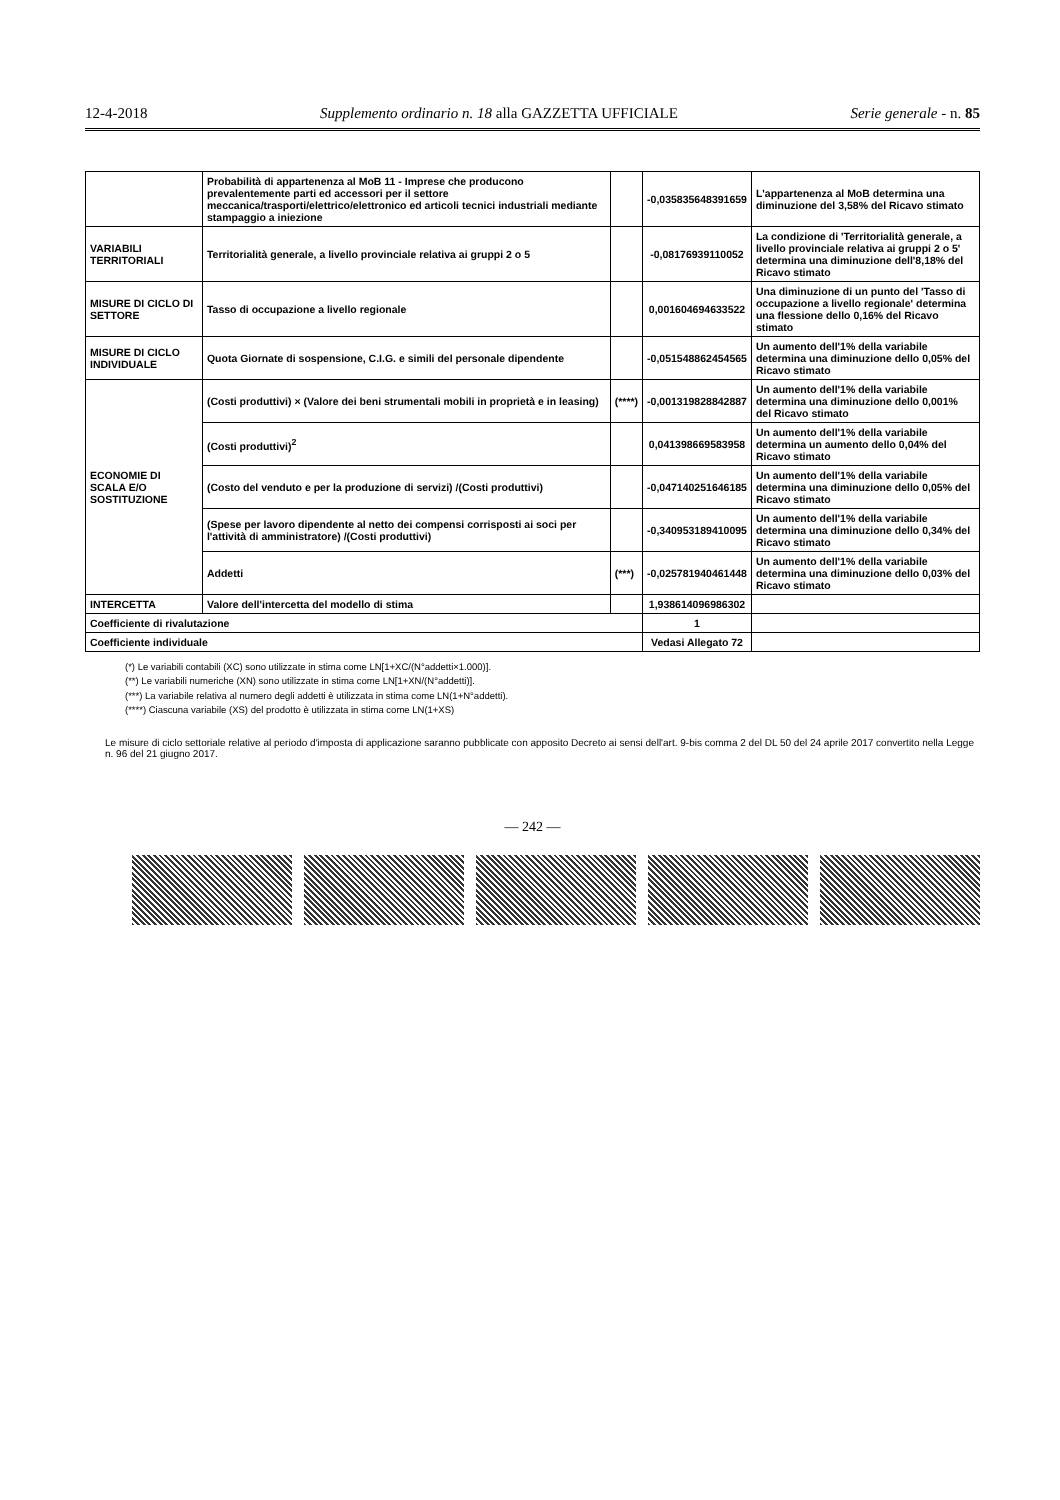12-4-2018 Supplemento ordinario n. 18 alla GAZZETTA UFFICIALE Serie generale - n. 85
| | Probabilità di appartenenza al MoB 11 - Imprese che producono prevalentemente parti ed accessori per il settore meccanica/trasporti/elettrico/elettronico ed articoli tecnici industriali mediante stampaggio a iniezione | | -0,0358356483916​59 | L'appartenenza al MoB determina una diminuzione del 3,58% del Ricavo stimato |
| VARIABILI TERRITORIALI | Territorialità generale, a livello provinciale relativa ai gruppi 2 o 5 | | -0,08176939110052 | La condizione di 'Territorialità generale, a livello provinciale relativa ai gruppi 2 o 5' determina una diminuzione dell'8,18% del Ricavo stimato |
| MISURE DI CICLO DI SETTORE | Tasso di occupazione a livello regionale | | 0,00160469463​3522 | Una diminuzione di un punto del 'Tasso di occupazione a livello regionale' determina una flessione dello 0,16% del Ricavo stimato |
| MISURE DI CICLO INDIVIDUALE | Quota Giornate di sospensione, C.I.G. e simili del personale dipendente | | -0,05154886245​4565 | Un aumento dell'1% della variabile determina una diminuzione dello 0,05% del Ricavo stimato |
| ECONOMIE DI SCALA E/O SOSTITUZIONE | (Costi produttivi) × (Valore dei beni strumentali mobili in proprietà e in leasing) | (****) | -0,0013198288428​87 | Un aumento dell'1% della variabile determina una diminuzione dello 0,001% del Ricavo stimato |
| | (Costi produttivi)<sup>2</sup> | | 0,04139866958​3958 | Un aumento dell'1% della variabile determina un aumento dello 0,04% del Ricavo stimato |
| | (Costo del venduto e per la produzione di servizi) /(Costi produttivi) | | -0,04714025164​6185 | Un aumento dell'1% della variabile determina una diminuzione dello 0,05% del Ricavo stimato |
| | (Spese per lavoro dipendente al netto dei compensi corrisposti ai soci per l'attività di amministratore) /(Costi produttivi) | | -0,34095318941​0095 | Un aumento dell'1% della variabile determina una diminuzione dello 0,34% del Ricavo stimato |
| | Addetti | (***) | -0,02578194046​1448 | Un aumento dell'1% della variabile determina una diminuzione dello 0,03% del Ricavo stimato |
| INTERCETTA | Valore dell'intercetta del modello di stima | | 1,93861409698​6302 | |
| Coefficiente di rivalutazione | | | 1 | |
| Coefficiente individuale | | | Vedasi Allegato 72 | |
(*) Le variabili contabili (XC) sono utilizzate in stima come LN[1+XC/(N°addetti×1.000)].
(**) Le variabili numeriche (XN) sono utilizzate in stima come LN[1+XN/(N°addetti)].
(***) La variabile relativa al numero degli addetti è utilizzata in stima come LN(1+N°addetti).
(****) Ciascuna variabile (XS) del prodotto è utilizzata in stima come LN(1+XS)
Le misure di ciclo settoriale relative al periodo d'imposta di applicazione saranno pubblicate con apposito Decreto ai sensi dell'art. 9-bis comma 2 del DL 50 del 24 aprile 2017 convertito nella Legge n. 96 del 21 giugno 2017.
— 242 —